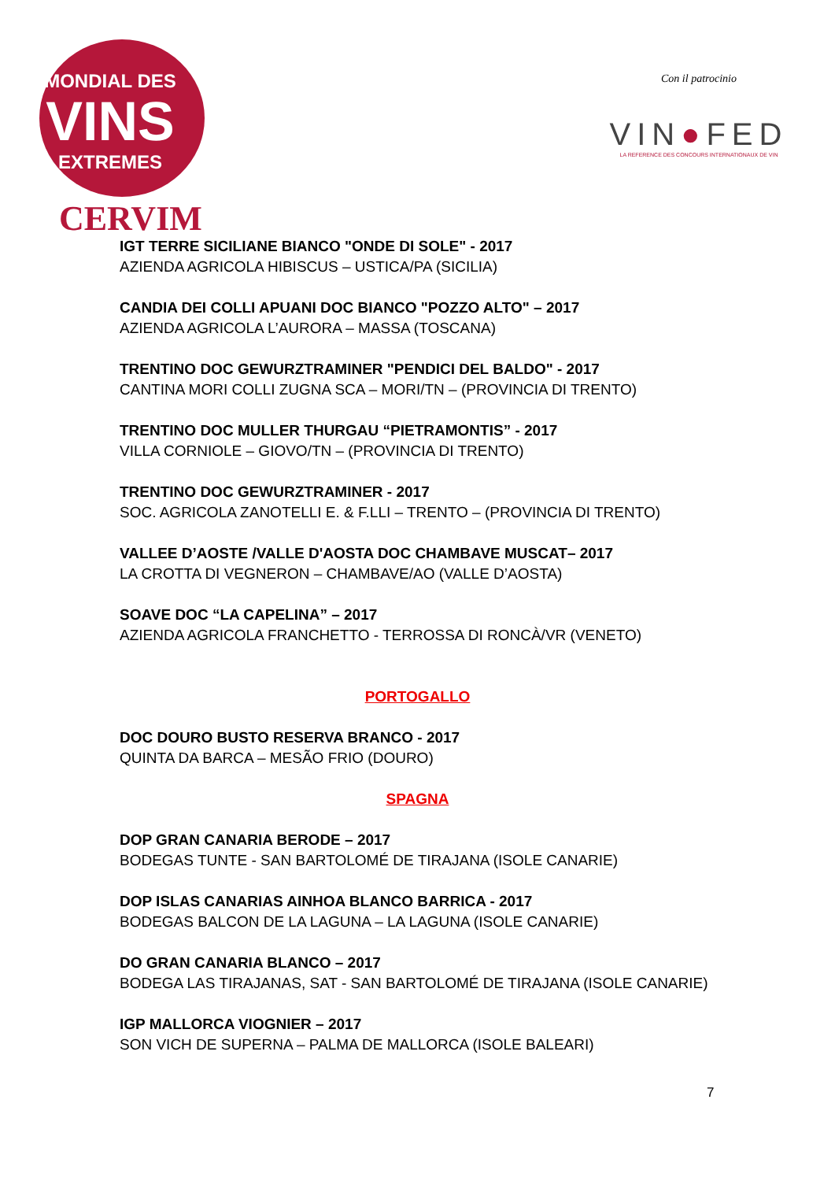MONDIAL DES
VINS
EXTREMES
CERVIM
Con il patrocinio
VIN●FED
LA REFERENCE DES CONCOURS INTERNATIONAUX DE VIN
IGT TERRE SICILIANE BIANCO "ONDE DI SOLE" - 2017
AZIENDA AGRICOLA HIBISCUS – USTICA/PA (SICILIA)
CANDIA DEI COLLI APUANI DOC BIANCO "POZZO ALTO" – 2017
AZIENDA AGRICOLA L’AURORA – MASSA (TOSCANA)
TRENTINO DOC GEWURZTRAMINER "PENDICI DEL BALDO" - 2017
CANTINA MORI COLLI ZUGNA SCA – MORI/TN – (PROVINCIA DI TRENTO)
TRENTINO DOC MULLER THURGAU “PIETRAMONTIS” - 2017
VILLA CORNIOLE – GIOVO/TN – (PROVINCIA DI TRENTO)
TRENTINO DOC GEWURZTRAMINER - 2017
SOC. AGRICOLA ZANOTELLI E. & F.LLI – TRENTO – (PROVINCIA DI TRENTO)
VALLEE D’AOSTE /VALLE D'AOSTA DOC CHAMBAVE MUSCAT– 2017
LA CROTTA DI VEGNERON – CHAMBAVE/AO (VALLE D’AOSTA)
SOAVE DOC “LA CAPELINA” – 2017
AZIENDA AGRICOLA FRANCHETTO - TERROSSA DI RONCÀ/VR (VENETO)
PORTOGALLO
DOC DOURO BUSTO RESERVA BRANCO - 2017
QUINTA DA BARCA – MESÃO FRIO (DOURO)
SPAGNA
DOP GRAN CANARIA BERODE – 2017
BODEGAS TUNTE - SAN BARTOLOMÉ DE TIRAJANA (ISOLE CANARIE)
DOP ISLAS CANARIAS AINHOA BLANCO BARRICA - 2017
BODEGAS BALCON DE LA LAGUNA – LA LAGUNA (ISOLE CANARIE)
DO GRAN CANARIA BLANCO – 2017
BODEGA LAS TIRAJANAS, SAT - SAN BARTOLOMÉ DE TIRAJANA (ISOLE CANARIE)
IGP MALLORCA VIOGNIER – 2017
SON VICH DE SUPERNA – PALMA DE MALLORCA (ISOLE BALEARI)
7